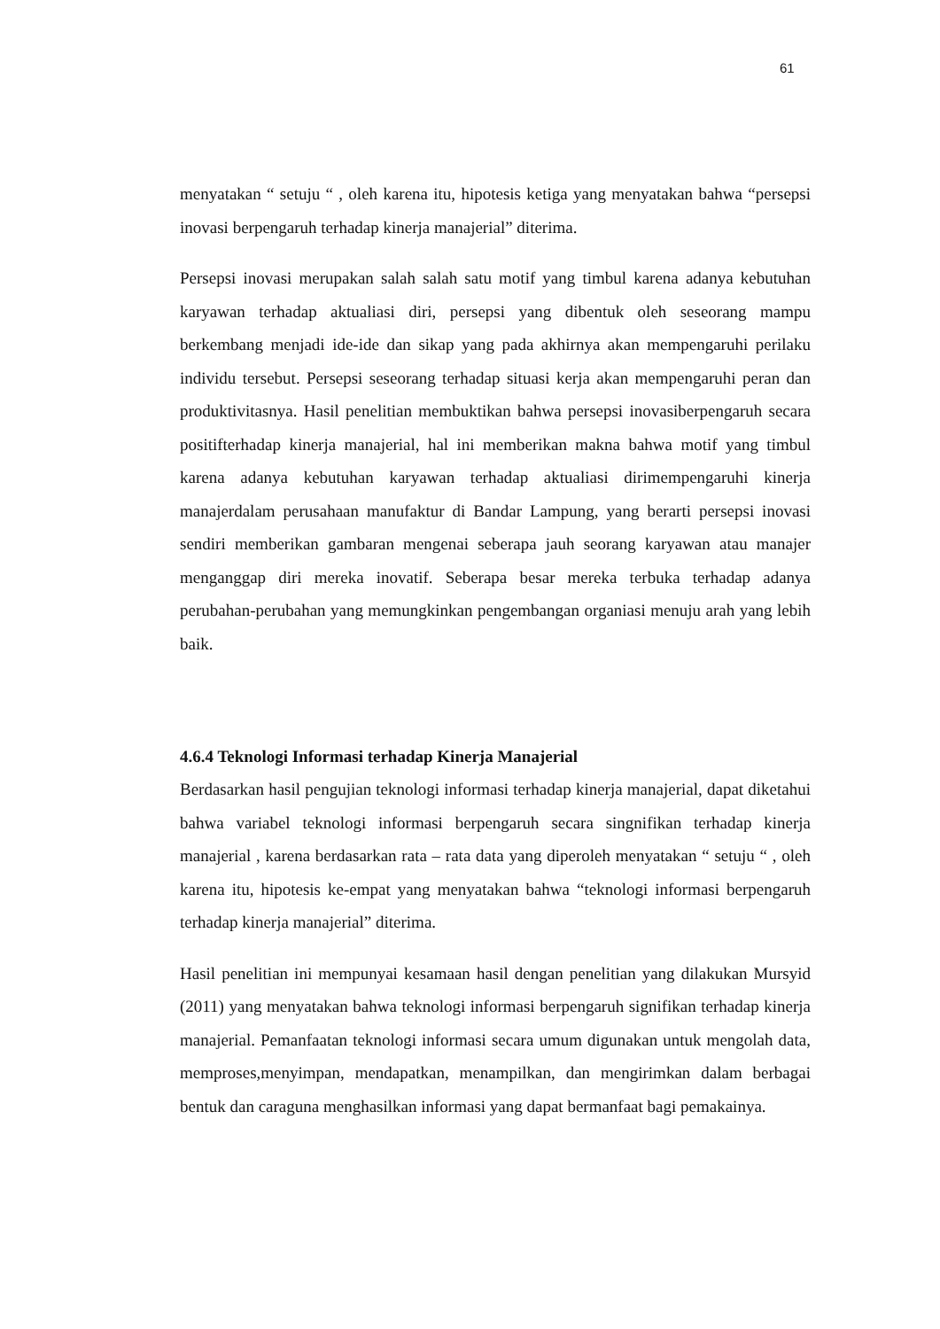61
menyatakan “ setuju “ , oleh karena itu, hipotesis ketiga yang menyatakan bahwa “persepsi inovasi berpengaruh terhadap kinerja manajerial” diterima.
Persepsi inovasi merupakan salah salah satu motif yang timbul karena adanya kebutuhan karyawan terhadap aktualiasi diri, persepsi yang dibentuk oleh seseorang mampu berkembang menjadi ide-ide dan sikap yang pada akhirnya akan mempengaruhi perilaku individu tersebut. Persepsi seseorang terhadap situasi kerja akan mempengaruhi peran dan produktivitasnya. Hasil penelitian membuktikan bahwa persepsi inovasiberpengaruh secara positifterhadap kinerja manajerial, hal ini memberikan makna bahwa motif yang timbul karena adanya kebutuhan karyawan terhadap aktualiasi dirimempengaruhi kinerja manajerdalam perusahaan manufaktur di Bandar Lampung, yang berarti persepsi inovasi sendiri memberikan gambaran mengenai seberapa jauh seorang karyawan atau manajer menganggap diri mereka inovatif. Seberapa besar mereka terbuka terhadap adanya perubahan-perubahan yang memungkinkan pengembangan organiasi menuju arah yang lebih baik.
4.6.4 Teknologi Informasi terhadap Kinerja Manajerial
Berdasarkan hasil pengujian teknologi informasi terhadap kinerja manajerial, dapat diketahui bahwa variabel teknologi informasi berpengaruh secara singnifikan terhadap kinerja manajerial , karena berdasarkan rata – rata data yang diperoleh menyatakan “ setuju “ , oleh karena itu, hipotesis ke-empat yang menyatakan bahwa “teknologi informasi berpengaruh terhadap kinerja manajerial” diterima.
Hasil penelitian ini mempunyai kesamaan hasil dengan penelitian yang dilakukan Mursyid (2011) yang menyatakan bahwa teknologi informasi berpengaruh signifikan terhadap kinerja manajerial. Pemanfaatan teknologi informasi secara umum digunakan untuk mengolah data, memproses,menyimpan, mendapatkan, menampilkan, dan mengirimkan dalam berbagai bentuk dan caraguna menghasilkan informasi yang dapat bermanfaat bagi pemakainya.